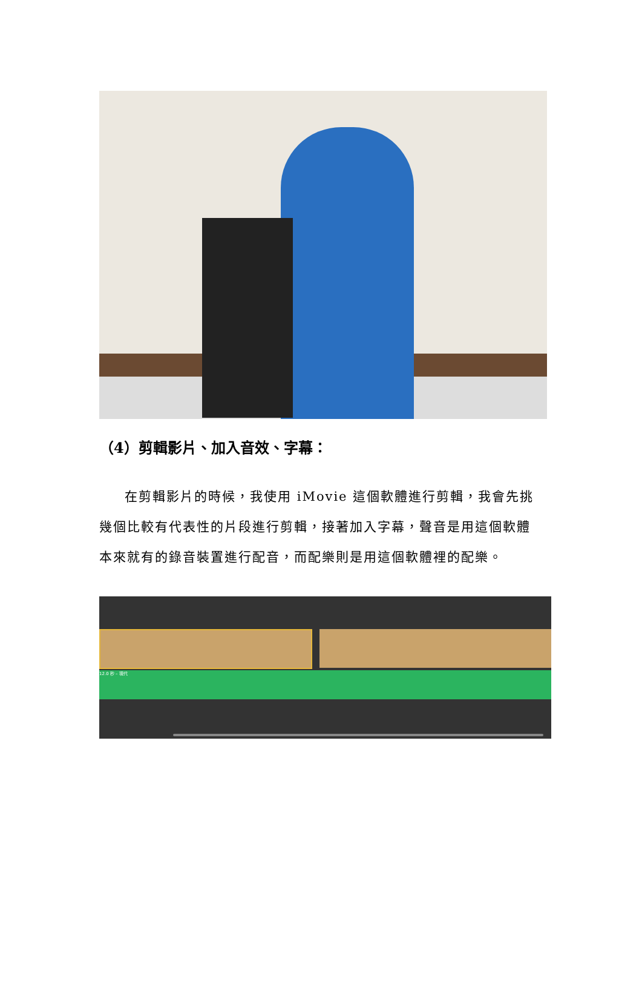（4）剪輯影片、加入音效、字幕：
在剪輯影片的時候，我使用 iMovie 這個軟體進行剪輯，我會先挑幾個比較有代表性的片段進行剪輯，接著加入字幕，聲音是用這個軟體本來就有的錄音裝置進行配音，而配樂則是用這個軟體裡的配樂。
12.0 秒 – 現代